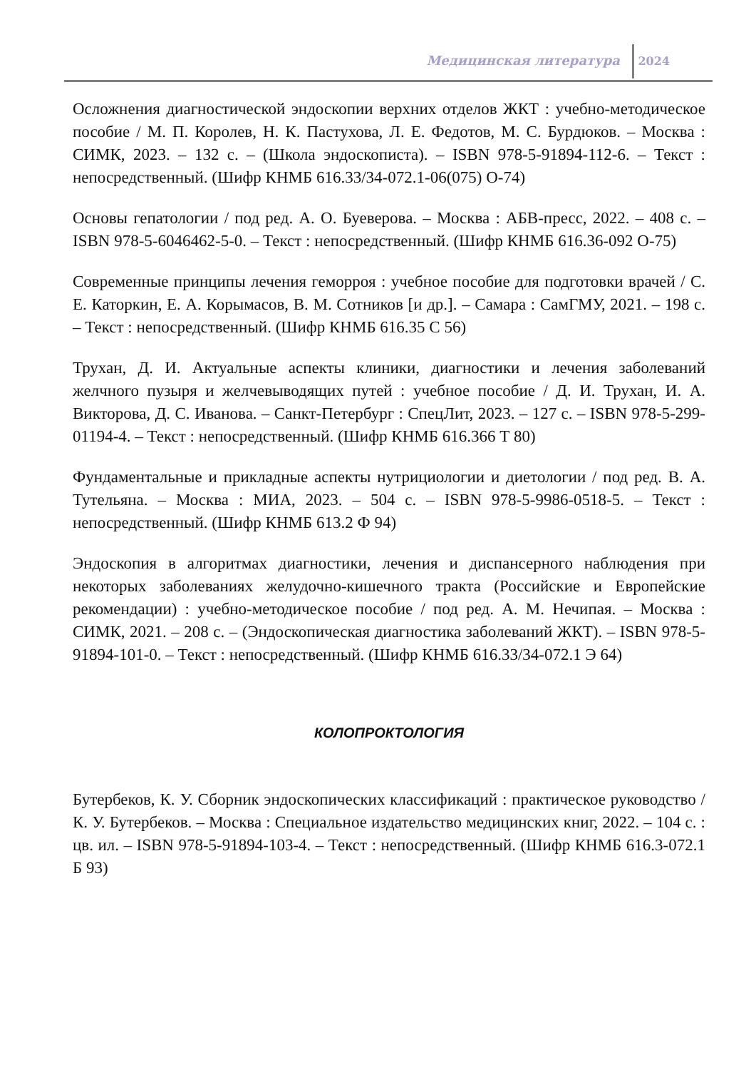Медицинская литература 2024
Осложнения диагностической эндоскопии верхних отделов ЖКТ : учебно-методическое пособие / М. П. Королев, Н. К. Пастухова, Л. Е. Федотов, М. С. Бурдюков. – Москва : СИМК, 2023. – 132 с. – (Школа эндоскописта). – ISBN 978-5-91894-112-6. – Текст : непосредственный. (Шифр КНМБ 616.33/34-072.1-06(075) О-74)
Основы гепатологии / под ред. А. О. Буеверова. – Москва : АБВ-пресс, 2022. – 408 с. – ISBN 978-5-6046462-5-0. – Текст : непосредственный. (Шифр КНМБ 616.36-092 О-75)
Современные принципы лечения геморроя : учебное пособие для подготовки врачей / С. Е. Каторкин, Е. А. Корымасов, В. М. Сотников [и др.]. – Самара : СамГМУ, 2021. – 198 с. – Текст : непосредственный. (Шифр КНМБ 616.35 С 56)
Трухан, Д. И. Актуальные аспекты клиники, диагностики и лечения заболеваний желчного пузыря и желчевыводящих путей : учебное пособие / Д. И. Трухан, И. А. Викторова, Д. С. Иванова. – Санкт-Петербург : СпецЛит, 2023. – 127 с. – ISBN 978-5-299-01194-4. – Текст : непосредственный. (Шифр КНМБ 616.366 Т 80)
Фундаментальные и прикладные аспекты нутрициологии и диетологии / под ред. В. А. Тутельяна. – Москва : МИА, 2023. – 504 с. – ISBN 978-5-9986-0518-5. – Текст : непосредственный. (Шифр КНМБ 613.2 Ф 94)
Эндоскопия в алгоритмах диагностики, лечения и диспансерного наблюдения при некоторых заболеваниях желудочно-кишечного тракта (Российские и Европейские рекомендации) : учебно-методическое пособие / под ред. А. М. Нечипая. – Москва : СИМК, 2021. – 208 с. – (Эндоскопическая диагностика заболеваний ЖКТ). – ISBN 978-5-91894-101-0. – Текст : непосредственный. (Шифр КНМБ 616.33/34-072.1 Э 64)
КОЛОПРОКТОЛОГИЯ
Бутербеков, К. У. Сборник эндоскопических классификаций : практическое руководство / К. У. Бутербеков. – Москва : Специальное издательство медицинских книг, 2022. – 104 с. : цв. ил. – ISBN 978-5-91894-103-4. – Текст : непосредственный. (Шифр КНМБ 616.3-072.1 Б 93)